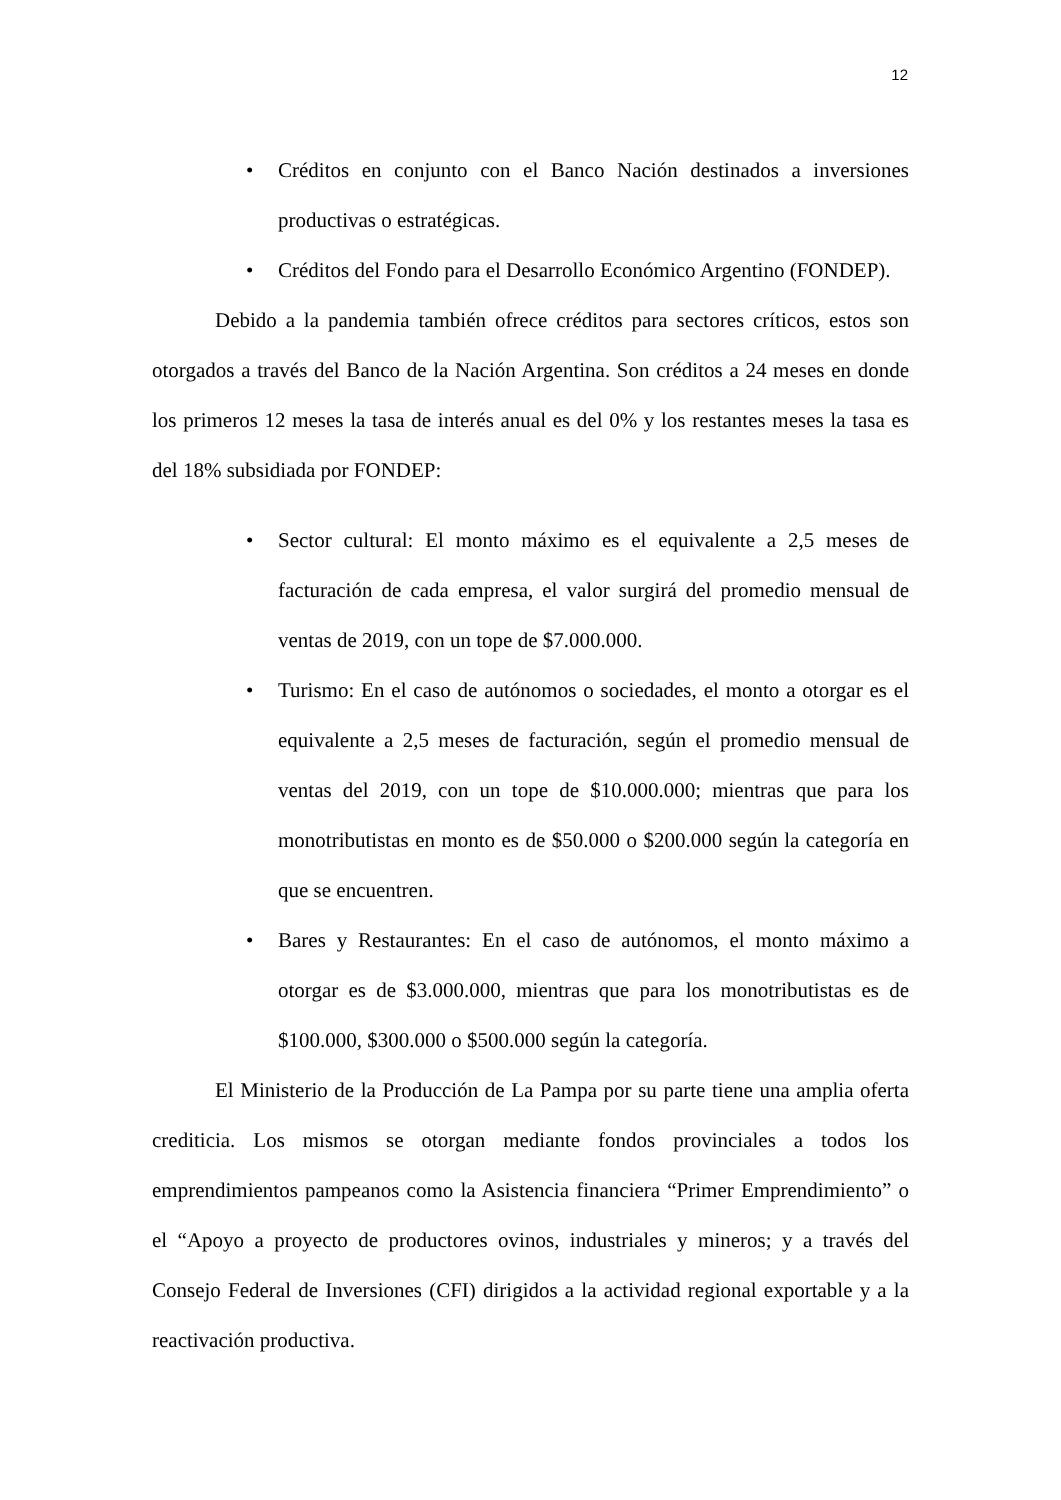12
• Créditos en conjunto con el Banco Nación destinados a inversiones productivas o estratégicas.
• Créditos del Fondo para el Desarrollo Económico Argentino (FONDEP).
Debido a la pandemia también ofrece créditos para sectores críticos, estos son otorgados a través del Banco de la Nación Argentina. Son créditos a 24 meses en donde los primeros 12 meses la tasa de interés anual es del 0% y los restantes meses la tasa es del 18% subsidiada por FONDEP:
• Sector cultural: El monto máximo es el equivalente a 2,5 meses de facturación de cada empresa, el valor surgirá del promedio mensual de ventas de 2019, con un tope de $7.000.000.
• Turismo: En el caso de autónomos o sociedades, el monto a otorgar es el equivalente a 2,5 meses de facturación, según el promedio mensual de ventas del 2019, con un tope de $10.000.000; mientras que para los monotributistas en monto es de $50.000 o $200.000 según la categoría en que se encuentren.
• Bares y Restaurantes: En el caso de autónomos, el monto máximo a otorgar es de $3.000.000, mientras que para los monotributistas es de $100.000, $300.000 o $500.000 según la categoría.
El Ministerio de la Producción de La Pampa por su parte tiene una amplia oferta crediticia. Los mismos se otorgan mediante fondos provinciales a todos los emprendimientos pampeanos como la Asistencia financiera “Primer Emprendimiento” o el “Apoyo a proyecto de productores ovinos, industriales y mineros; y a través del Consejo Federal de Inversiones (CFI) dirigidos a la actividad regional exportable y a la reactivación productiva.